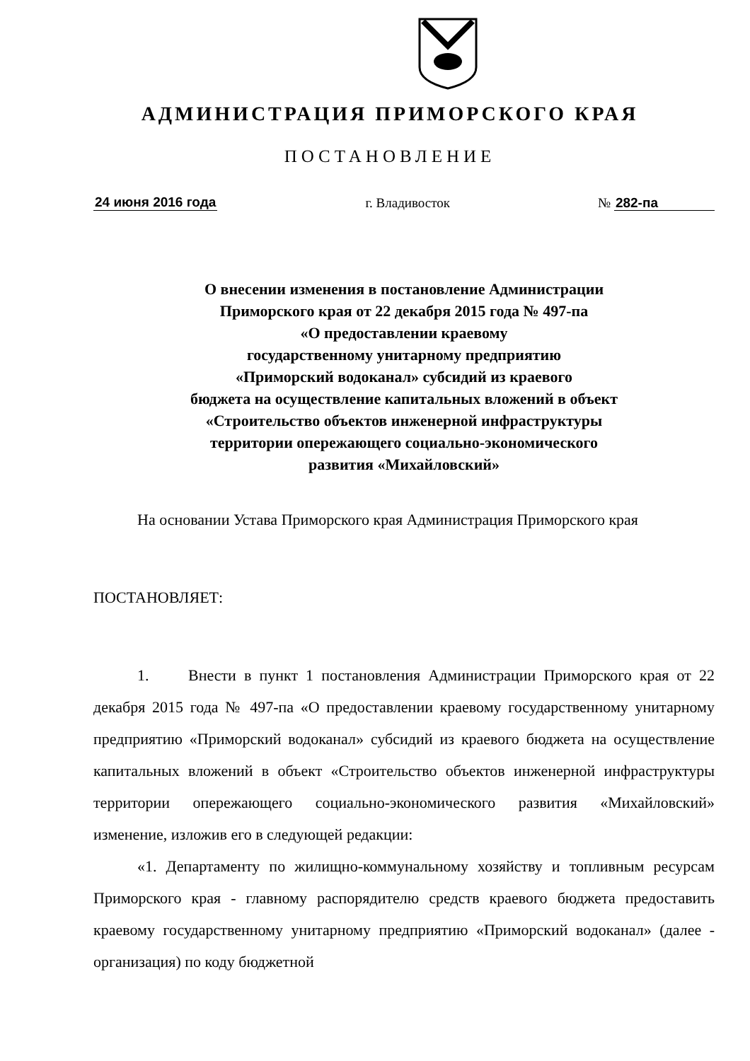АДМИНИСТРАЦИЯ ПРИМОРСКОГО КРАЯ
ПОСТАНОВЛЕНИЕ
24 июня 2016 года г. Владивосток № 282-па
О внесении изменения в постановление Администрации
Приморского края от 22 декабря 2015 года № 497-па
«О предоставлении краевому
государственному унитарному предприятию
«Приморский водоканал» субсидий из краевого
бюджета на осуществление капитальных вложений в объект
«Строительство объектов инженерной инфраструктуры
территории опережающего социально-экономического
развития «Михайловский»
На основании Устава Приморского края Администрация Приморского края
ПОСТАНОВЛЯЕТ:
1. Внести в пункт 1 постановления Администрации Приморского края от 22 декабря 2015 года № 497-па «О предоставлении краевому государственному унитарному предприятию «Приморский водоканал» субсидий из краевого бюджета на осуществление капитальных вложений в объект «Строительство объектов инженерной инфраструктуры территории опережающего социально-экономического развития «Михайловский» изменение, изложив его в следующей редакции:
«1. Департаменту по жилищно-коммунальному хозяйству и топливным ресурсам Приморского края - главному распорядителю средств краевого бюджета предоставить краевому государственному унитарному предприятию «Приморский водоканал» (далее - организация) по коду бюджетной